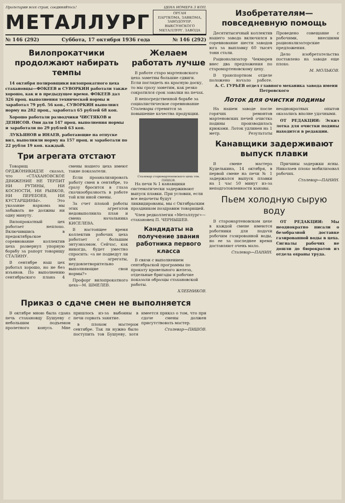Пролетарии всех стран, соединяйтесь! ЦЕНА НОМЕРА 3 КОП.
МЕТАЛЛУРГ
ОРГАН
ПАРТКОМА, ЗАВКОМА, ЗАВОДОУПР.
ВЫКСУНСКОГО МЕТАЛЛУРГ. ЗАВОДА
№ 146 (292) Суббота, 17 октября 1936 года № 146 (292)
Вилопрокатчики продолжают набирать темпы
14 октября полировщики вилопрокатного цеха стахановцы—ФОКЕЕВ и СУВОРКИН работали также хорошо, как и в предыдущее время. ФОКЕЕВ дал 326 проц. выполнения технической нормы и заработал 79 руб. 56 коп., СУВОРКИН выполнил норму на 282 проц., заработал 65 рублей 68 коп.
Хорошо работали разводчики ЧИСТЯКОВ и ДЕНИСОВ. Они дали 147 проц. выполнения нормы и заработали по 29 рублей 63 коп.
ЛУКЬЯНОВ и ИНАЕВ, работающие на отпуске вил, выполнили норму на 157 проц. и заработали по 22 рубля 19 коп. каждый.
Три агрегата отстают
Товарищ ОРДЖОНИКИДЗЕ сказал, что «СТАХАНОВСКОЕ ДВИЖЕНИЕ НЕ ТЕРПИТ НИ РУТИНЫ, НИ КОСНОСТИ, НИ РЫВКОВ, НИ ПЕРЕБОЕВ, НИ КУСТАРЩИНЫ». Это указание наркома мы забывать не должны ни одну минуту.
Вилопрокатный цех работает неплохо. Включившись в предоктябрьское соревнование коллектив цеха развернул упорную борьбу за рапорт товарищу СТАЛИНУ.
В сентябре наш цех работал хорошо, но не без изъянов. По выполнению сентябрьского плана 4 смены нашего цеха имеют такие показатели.
Если проанализировать работу смен в сентябре, то сразу бросится в глаза скачкообразность в работе той или иной смены.
За счет плохой работы этих агрегатов недовыполнила план и смена начальника КИСЕЛЕВА.
В настоящее время коллектив рабочих цеха работает с большим энтузиазмом. Сейчас, как никогда, будет уместно спросить: «а не подведут ли цех агрегаты, неудовлетворительно выполняющие свои нормы?»
Профорг вилопрокатного цеха—М. ШМЕЛЕВ.
Желаем работать лучше
В работе старо мартеновского цеха заметны большие сдвиги. Если поглядеть на красную доску, то мы сразу заметим, как резко сократился срок завалки на печах.
В непосредственной борьбе за социалистическое соревнование Сталевары стремятся за повышение качества продукции.
Сталевар старомартеновского цеха тов. ПИШОВ.
На печи № 1 канавщики систематически задерживают выпуск плавки. При условии, если все недочеты будут ликвидированы, мы с Октябрьским праздником поздравим товарищей.
Член редколлегии «Металлург»—стахановец П. ЧЕРНЫШЕВ.
Кандидаты на получение звания работника первого класса
В связи с выполнением сентябрьской программы по прокату кровельного железа, отдельные бригады и рабочие показали образцы стахановской работы.
ХЛЕБНИКОВ.
Приказ о сдаче смен не выполняется
В октябре мною была сдана печь стахановцу Бушуеву с небольшим подъемом пролетного конуса. Мне пришлось из-за выбоины в печи сорвать занятие.
в плохом мастерам сентябре. Так ли нужно было поступить тов Бушуеву, хотя имеется приказ о том, что при сдаче смены должен присутствовать мастер.
Сталевар—ПИШОВ.
Изобретателям— повседневную помощь
Десятитысячный коллектив нашего завода включился в соревнование шести заводов юга за выплавку 60 тысяч тонн стали.
Рационализатор Чекмарев внес два предложения по старомартеновскому цеху.
В транспортном отделе положено начало работе. Проведено совещание с рабочими, внесшими рационализаторские предложения.
Дело изобретательства поставлено на заводе еще плохо.
М. МОЛЬКОВ.
А. С. ГУРЬЕВ отдел главного механика завода имени Петровского
Лоток для очистки подины
На нашем заводе после горячих ремонтов мартеновских печей очистка подины производилась крюками. Лоток удлинен на 1 метр. Результаты неоднократных опытов оказались вполне удачными.
ОТ РЕДАКЦИИ: Эскиз лотка для очистки подины находится в редакции.
Канавщики задерживают выпуск плавки
В смене мастера Куделькина, 14 октября, в первой смене на печи № 1 задержался выпуск плавки на 1 час 50 минут из-за неподготовленности канавы.
Причины задержки ясны. Николаев плохо мобилизовал рабочих.
Сталевар—ПАНИН.
Пьем холодную сырую воду
В старомартеновском цехе в каждой смене имеются работники для подачи рабочим газированной воды, но ее за последнее время доставляют очень мало.
Сталевар—ПАНИН.
ОТ РЕДАКЦИИ: Мы неоднократно писали о безобразной доставке газированной воды в цеха. Сигналы рабочих не дошли до бюрократов из отдела охраны труда.